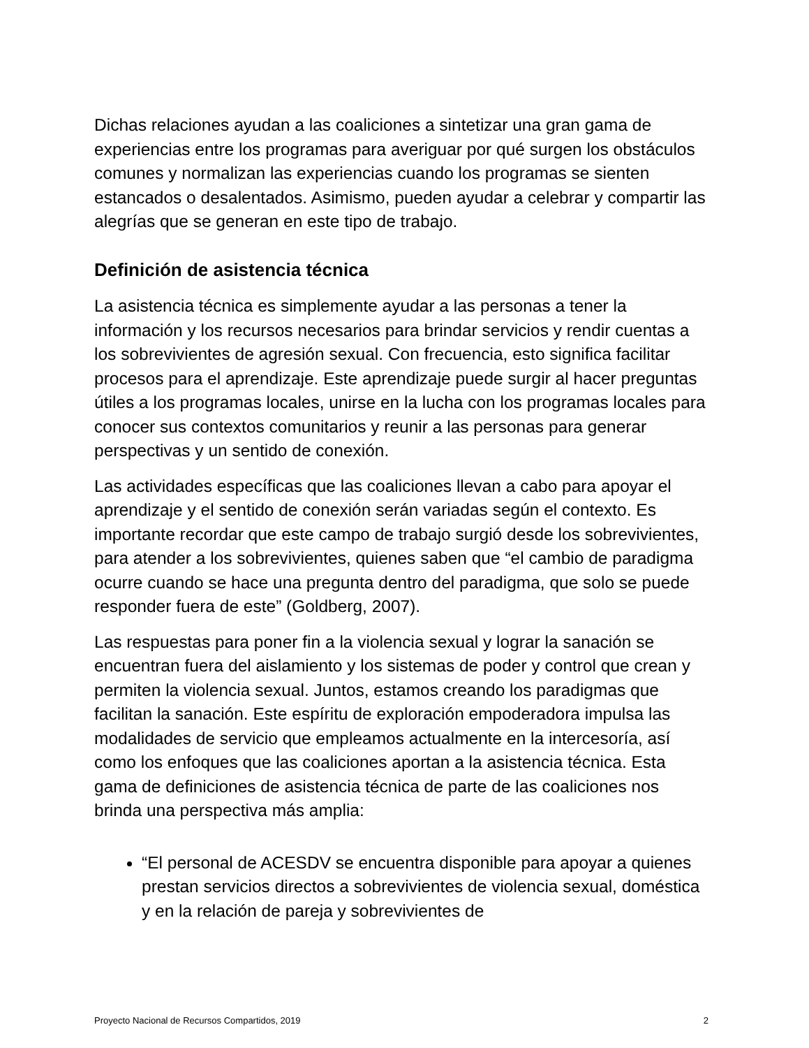Dichas relaciones ayudan a las coaliciones a sintetizar una gran gama de experiencias entre los programas para averiguar por qué surgen los obstáculos comunes y normalizan las experiencias cuando los programas se sienten estancados o desalentados. Asimismo, pueden ayudar a celebrar y compartir las alegrías que se generan en este tipo de trabajo.
Definición de asistencia técnica
La asistencia técnica es simplemente ayudar a las personas a tener la información y los recursos necesarios para brindar servicios y rendir cuentas a los sobrevivientes de agresión sexual. Con frecuencia, esto significa facilitar procesos para el aprendizaje. Este aprendizaje puede surgir al hacer preguntas útiles a los programas locales, unirse en la lucha con los programas locales para conocer sus contextos comunitarios y reunir a las personas para generar perspectivas y un sentido de conexión.
Las actividades específicas que las coaliciones llevan a cabo para apoyar el aprendizaje y el sentido de conexión serán variadas según el contexto. Es importante recordar que este campo de trabajo surgió desde los sobrevivientes, para atender a los sobrevivientes, quienes saben que “el cambio de paradigma ocurre cuando se hace una pregunta dentro del paradigma, que solo se puede responder fuera de este” (Goldberg, 2007).
Las respuestas para poner fin a la violencia sexual y lograr la sanación se encuentran fuera del aislamiento y los sistemas de poder y control que crean y permiten la violencia sexual. Juntos, estamos creando los paradigmas que facilitan la sanación. Este espíritu de exploración empoderadora impulsa las modalidades de servicio que empleamos actualmente en la intercesoría, así como los enfoques que las coaliciones aportan a la asistencia técnica. Esta gama de definiciones de asistencia técnica de parte de las coaliciones nos brinda una perspectiva más amplia:
“El personal de ACESDV se encuentra disponible para apoyar a quienes prestan servicios directos a sobrevivientes de violencia sexual, doméstica y en la relación de pareja y sobrevivientes de
Proyecto Nacional de Recursos Compartidos, 2019 2